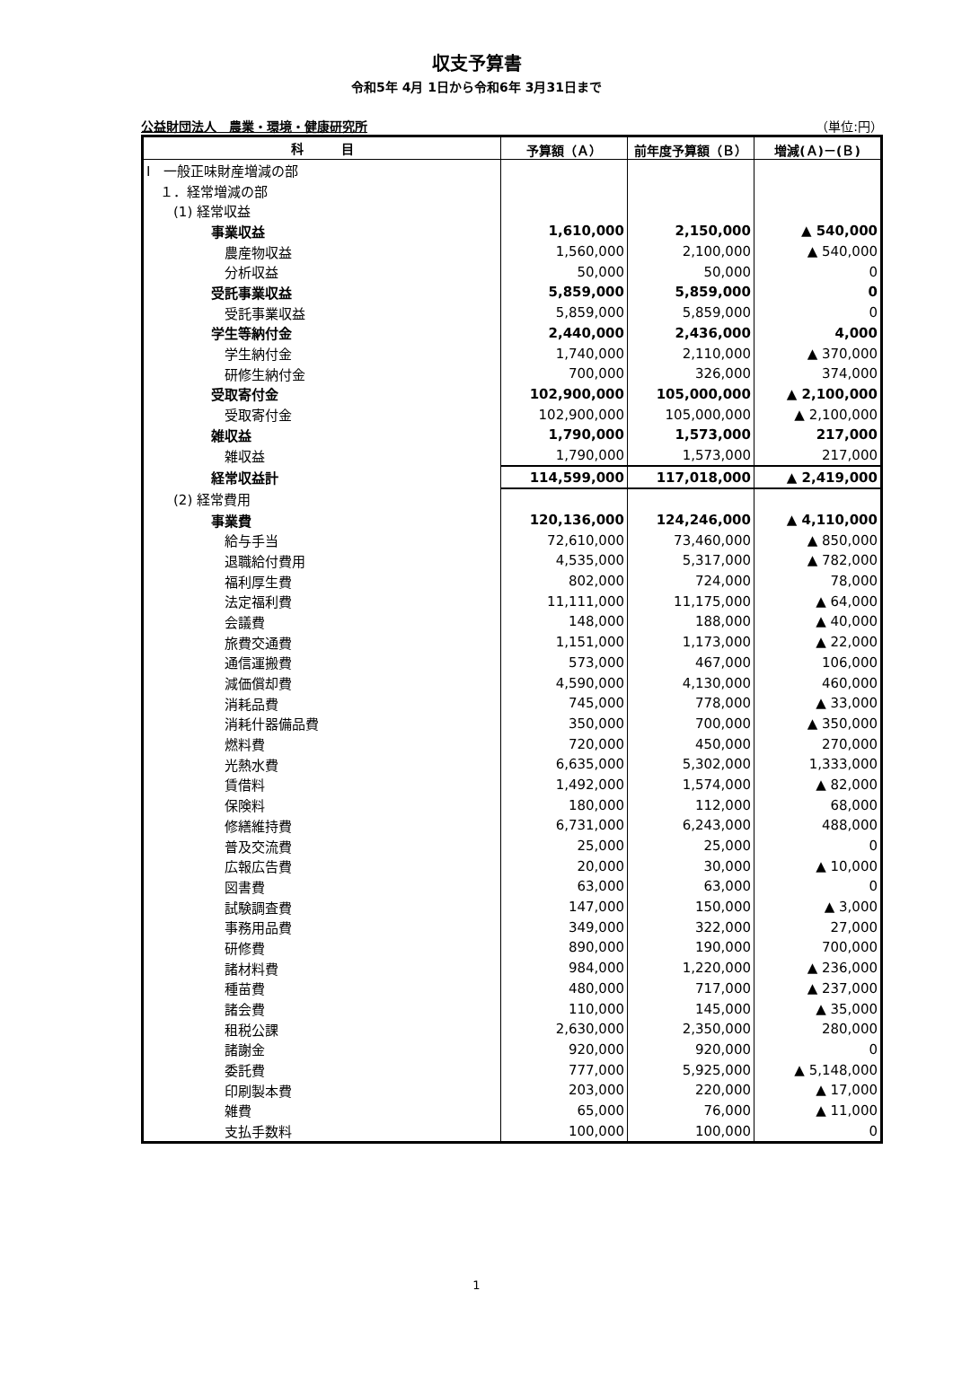収支予算書
令和5年 4月 1日から令和6年 3月31日まで
公益財団法人　農業・環境・健康研究所 （単位:円）
| 科 目 | 予算額（Ａ） | 前年度予算額（Ｂ） | 増減(Ａ)－(Ｂ) |
| --- | --- | --- | --- |
| Ⅰ 一般正味財産増減の部 | | | |
| １．経常増減の部 | | | |
| (1) 経常収益 | | | |
| 事業収益 | 1,610,000 | 2,150,000 | ▲ 540,000 |
| 農産物収益 | 1,560,000 | 2,100,000 | ▲ 540,000 |
| 分析収益 | 50,000 | 50,000 | 0 |
| 受託事業収益 | 5,859,000 | 5,859,000 | 0 |
| 受託事業収益 | 5,859,000 | 5,859,000 | 0 |
| 学生等納付金 | 2,440,000 | 2,436,000 | 4,000 |
| 学生納付金 | 1,740,000 | 2,110,000 | ▲ 370,000 |
| 研修生納付金 | 700,000 | 326,000 | 374,000 |
| 受取寄付金 | 102,900,000 | 105,000,000 | ▲ 2,100,000 |
| 受取寄付金 | 102,900,000 | 105,000,000 | ▲ 2,100,000 |
| 雑収益 | 1,790,000 | 1,573,000 | 217,000 |
| 雑収益 | 1,790,000 | 1,573,000 | 217,000 |
| 経常収益計 | 114,599,000 | 117,018,000 | ▲ 2,419,000 |
| (2) 経常費用 | | | |
| 事業費 | 120,136,000 | 124,246,000 | ▲ 4,110,000 |
| 給与手当 | 72,610,000 | 73,460,000 | ▲ 850,000 |
| 退職給付費用 | 4,535,000 | 5,317,000 | ▲ 782,000 |
| 福利厚生費 | 802,000 | 724,000 | 78,000 |
| 法定福利費 | 11,111,000 | 11,175,000 | ▲ 64,000 |
| 会議費 | 148,000 | 188,000 | ▲ 40,000 |
| 旅費交通費 | 1,151,000 | 1,173,000 | ▲ 22,000 |
| 通信運搬費 | 573,000 | 467,000 | 106,000 |
| 減価償却費 | 4,590,000 | 4,130,000 | 460,000 |
| 消耗品費 | 745,000 | 778,000 | ▲ 33,000 |
| 消耗什器備品費 | 350,000 | 700,000 | ▲ 350,000 |
| 燃料費 | 720,000 | 450,000 | 270,000 |
| 光熱水費 | 6,635,000 | 5,302,000 | 1,333,000 |
| 賃借料 | 1,492,000 | 1,574,000 | ▲ 82,000 |
| 保険料 | 180,000 | 112,000 | 68,000 |
| 修繕維持費 | 6,731,000 | 6,243,000 | 488,000 |
| 普及交流費 | 25,000 | 25,000 | 0 |
| 広報広告費 | 20,000 | 30,000 | ▲ 10,000 |
| 図書費 | 63,000 | 63,000 | 0 |
| 試験調査費 | 147,000 | 150,000 | ▲ 3,000 |
| 事務用品費 | 349,000 | 322,000 | 27,000 |
| 研修費 | 890,000 | 190,000 | 700,000 |
| 諸材料費 | 984,000 | 1,220,000 | ▲ 236,000 |
| 種苗費 | 480,000 | 717,000 | ▲ 237,000 |
| 諸会費 | 110,000 | 145,000 | ▲ 35,000 |
| 租税公課 | 2,630,000 | 2,350,000 | 280,000 |
| 諸謝金 | 920,000 | 920,000 | 0 |
| 委託費 | 777,000 | 5,925,000 | ▲ 5,148,000 |
| 印刷製本費 | 203,000 | 220,000 | ▲ 17,000 |
| 雑費 | 65,000 | 76,000 | ▲ 11,000 |
| 支払手数料 | 100,000 | 100,000 | 0 |
1